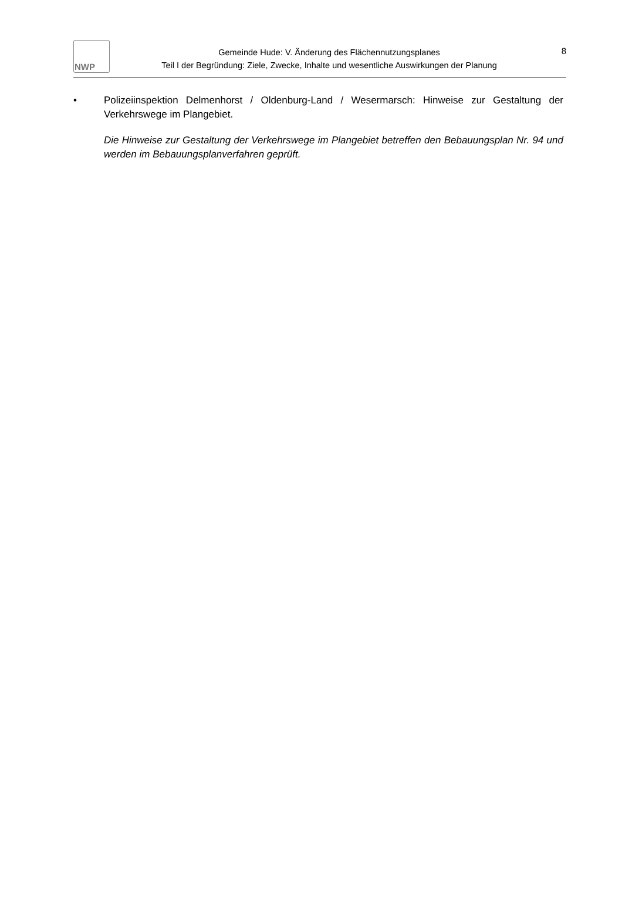NWP
Gemeinde Hude: V. Änderung des Flächennutzungsplanes
Teil I der Begründung: Ziele, Zwecke, Inhalte und wesentliche Auswirkungen der Planung
8
• Polizeiinspektion Delmenhorst / Oldenburg-Land / Wesermarsch: Hinweise zur Gestaltung der Verkehrswege im Plangebiet.
Die Hinweise zur Gestaltung der Verkehrswege im Plangebiet betreffen den Bebauungsplan Nr. 94 und werden im Bebauungsplanverfahren geprüft.